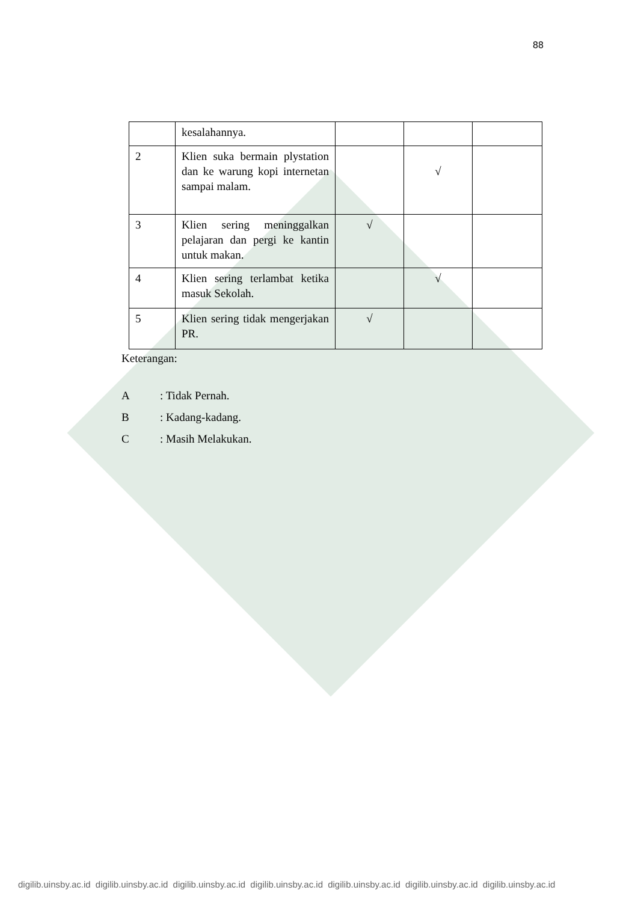88
| | kesalahannya. | | | |
| 2 | Klien suka bermain plystation dan ke warung kopi internetan sampai malam. | | √ | |
| 3 | Klien sering meninggalkan pelajaran dan pergi ke kantin untuk makan. | √ | | |
| 4 | Klien sering terlambat ketika masuk Sekolah. | | √ | |
| 5 | Klien sering tidak mengerjakan PR. | √ | | |
Keterangan:
A: Tidak Pernah.
B: Kadang-kadang.
C: Masih Melakukan.
digilib.uinsby.ac.id digilib.uinsby.ac.id digilib.uinsby.ac.id digilib.uinsby.ac.id digilib.uinsby.ac.id digilib.uinsby.ac.id digilib.uinsby.ac.id